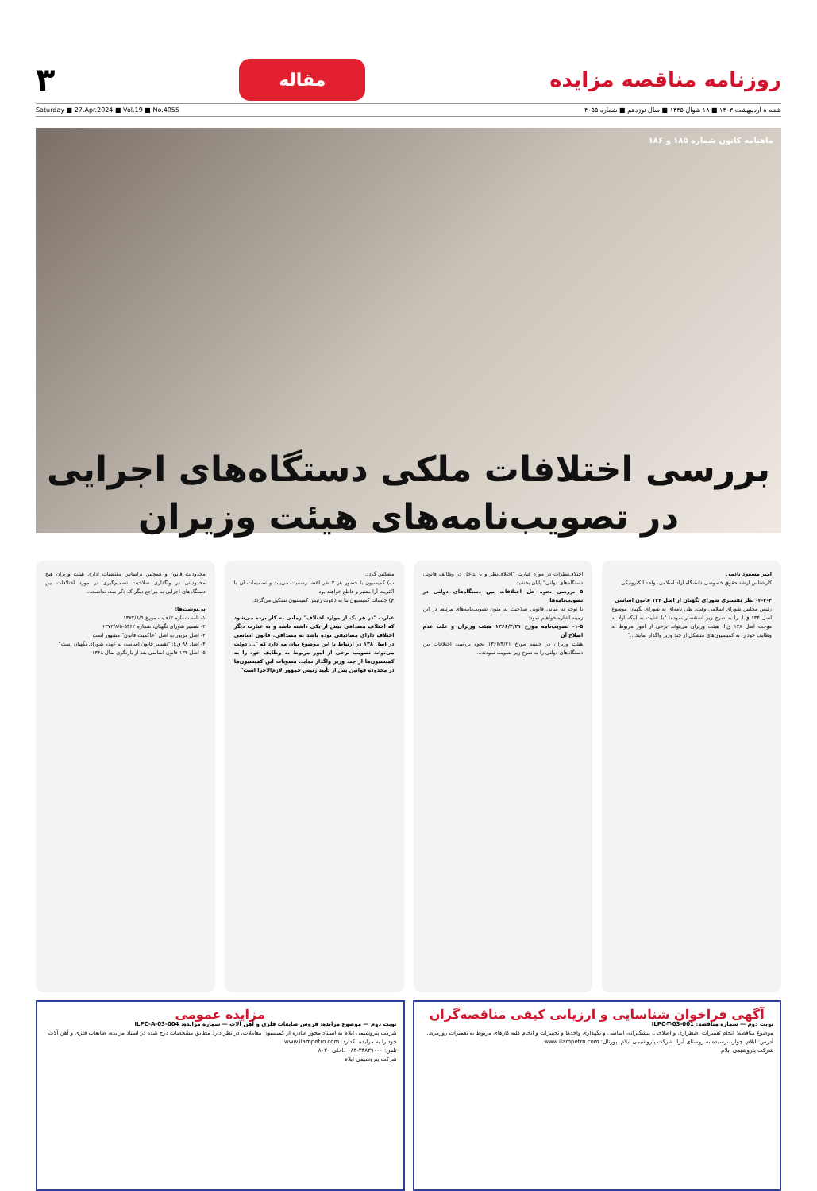روزنامه مناقصه مزایده
مقاله
۳
Saturday ■ 27.Apr.2024 ■ Vol.19 ■ No.4055 شنبه ۸ اردیبهشت ۱۴۰۳ ■ ۱۸ شوال ۱۴۴۵ ■ سال نوزدهم ■ شماره ۴۰۵۵
ماهنامه کانون شماره ۱۸۵ و ۱۸۶
بررسی اختلافات ملکی دستگاه‌های اجرایی
در تصویب‌نامه‌های هیئت وزیران
امیر مسعود نادمی
کارشناس ارشد حقوق خصوصی دانشگاه آزاد اسلامی، واحد الکترونیکی
۲-۳-۴- نظر تفسیری شورای نگهبان از اصل ۱۳۴ قانون اساسی
رئیس مجلس شورای اسلامی وقت، طی نامه‌ای به شورای نگهبان موضوع اصل ۱۳۴ ق.ا. را به شرح زیر استفسار نموده: "با عنایت به اینکه اولا به موجب اصل ۱۳۸ ق.ا. هیئت وزیران می‌تواند برخی از امور مربوط به وظایف خود را به کمیسیون‌های متشکل از چند وزیر واگذار نمایند..."
اختلاف‌نظرات در مورد عبارت "اختلاف‌نظر و یا تداخل در وظایف قانونی دستگاه‌های دولتی" پایان بخشید.
۵ بررسی نحوه حل اختلافات بین دستگاه‌های دولتی در تصویب‌نامه‌ها
با توجه به مبانی قانونی صلاحیت به متون تصویب‌نامه‌های مرتبط در این زمینه اشاره خواهیم نمود:
۱-۵- تصویب‌نامه مورخ ۱۳۶۶/۴/۲۱ هیئت وزیران و علت عدم اصلاح آن
هیئت وزیران در جلسه مورخ ۱۳۶۶/۴/۲۱ نحوه بررسی اختلافات بین دستگاه‌های دولتی را به شرح زیر تصویب نمودند...
منعکس گردد.
ب) کمیسیون با حضور هر ۳ نفر اعضا رسمیت می‌یابد و تصمیمات آن با اکثریت آرا معتبر و قاطع خواهند بود.
ج) جلسات کمیسیون بنا به دعوت رئیس کمیسیون تشکیل می‌گردد.
عبارت "در هر یک از موارد اختلاف" زمانی به کار برده می‌شود که اختلاف مصداقی بیش از یکی داشته باشد و به عبارت دیگر اختلاف دارای مصادیقی بوده باشد نه مصداقی. قانون اساسی در اصل ۱۳۸ در ارتباط با این موضوع بیان می‌دارد که "... دولت می‌تواند تصویب برخی از امور مربوط به وظایف خود را به کمیسیون‌ها از چند وزیر واگذار نماید. مصوبات این کمیسیون‌ها در محدوده قوانین پس از تأیید رئیس جمهور لازم‌الاجرا است"
محدودیت قانون و همچنین براساس مقتضیات اداری هیئت وزیران هیچ محدودیتی در واگذاری صلاحیت تصمیم‌گیری در مورد اختلافات بین دستگاه‌های اجرایی به مراجع دیگر که ذکر شد، نداشت...
پی‌نوشت‌ها:
۱- نامه شماره ۲/هـ/ب مورخ ۱۳۷۲/۸/۵
۲- تفسیر شورای نگهبان، شماره ۵۴۶۲-۱۳۷۲/۸/۵
۳- اصل مزبور به اصل "حاکمیت قانون" مشهور است
۴- اصل ۹۸ ق.ا: "تفسیر قانون اساسی به عهده شورای نگهبان است"
۵- اصل ۱۳۴ قانون اساسی بعد از بازنگری سال ۱۳۶۸
آگهی فراخوان شناسایی و ارزیابی کیفی مناقصه‌گران
نوبت دوم — شماره مناقصه: ILPC-T-03-001
موضوع مناقصه: انجام تعمیرات اضطراری و اصلاحی، پیشگیرانه، اساسی و نگهداری واحدها و تجهیزات و انجام کلیه کارهای مربوط به تعمیرات روزمره... آدرس: ایلام، چوار، نرسیده به روستای آبزا، شرکت پتروشیمی ایلام. پورتال: www.ilampetro.com
شرکت پتروشیمی ایلام
مزایده عمومی
نوبت دوم — موضوع مزایده: فروش ضایعات فلزی و آهن آلات — شماره مزایده: ILPC-A-03-004
شرکت پتروشیمی ایلام به استناد مجوز صادره از کمیسیون معاملات، در نظر دارد مطابق مشخصات درج شده در اسناد مزایده، ضایعات فلزی و آهن آلات خود را به مزایده بگذارد. www.ilampetro.com
تلفن: ۳۳۸۳۹۰۰۰-۰۸۴ داخلی ۸۰۲۰
شرکت پتروشیمی ایلام